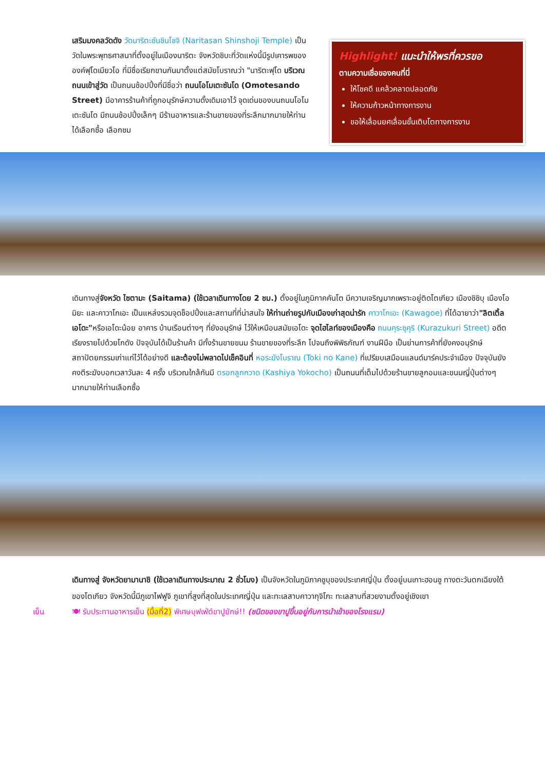เสริมมงคลวัดดัง วัดนาริตะซันชินโชจิ (Naritasan Shinshoji Temple) เป็นวัดในพระพุทธศาสนาที่ตั้งอยู่ในเมืองนาริตะ จังหวัดชิบะที่วัดแห่งนี้มีรูปเคารพขององค์ฟุโดเมียวโอ ที่มีชื่อเรียกขานกันมาตั้งแต่สมัยโบราณว่า "นาริตะฟุโด บริเวณถนนเข้าสู่วัด เป็นถนนช้อปปิ้งที่มีชื่อว่า ถนนโอโมเตะซันโด (Omotesando Street) มีอาคารร้านค้าที่ถูกอนุรักษ์ความดั้งเดิมเอาไว้ จุดเด่นของบนถนนโอโมเตะซันโด มีถนนช้อปปิ้งเล็กๆ มีร้านอาหารและร้านขายของที่ระลึกมากมายให้ท่านได้เลือกซื้อ เลือกชม
Highlight! แนะนำให้พรที่ควรขอ
ตามความเชื่อของคนที่นี่
ให้โชคดี แคล้วคลาดปลอดภัย
ให้ความก้าวหน้าทางการงาน
ขอให้เลื่อนยศเลื่อนขั้นเติบโตทางการงาน
เดินทางสู่จังหวัด ไซตามะ (Saitama) (ใช้เวลาเดินทางโดย 2 ชม.) ตั้งอยู่ในภูมิภาคคันโต มีความเจริญมากเพราะอยู่ติดโตเกียว เมืองชิชิบุ เมืองโอมิยะ และคาวาโกเอะ เป็นแหล่งรวมจุดช็อปปิ้งและสถานที่ที่น่าสนใจ ให้ท่านถ่ายรูปกับเมืองเก่าสุดน่ารัก คาวาโกเอะ (Kawagoe) ที่ได้ฉายาว่า"ลิตเติ้ล เอโดะ"หรือเอโดะน้อย อาคาร บ้านเรือนต่างๆ ที่ยังอนุรักษ์ ไว้ให้เหมือนสมัยเอโดะ จุดไฮไลท์ของเมืองคือ ถนนคุระซุคุริ (Kurazukuri Street) อดีตเรียงรายไปด้วยโกดัง ปัจจุบันได้เป็นร้านค้า มีทั้งร้านขายขนม ร้านขายของที่ระลึก ไปจนถึงพิพิธภัณฑ์ งานฝีมือ เป็นย่านการค้าที่ยังคงอนุรักษ์สถาปัตยกรรมเก่าแก่ไว้ได้อย่างดี และต้องไม่พลาดไปเช็คอินที่ หอระฆังโบราณ (Toki no Kane) ที่เปรียบเสมือนแลนด์มาร์คประจำเมือง ปัจจุบันยังคงตีระฆังบอกเวลาวันละ 4 ครั้ง บริเวณใกล้กันมี ตรอกลูกกวาด (Kashiya Yokocho) เป็นถนนที่เต็มไปด้วยร้านขายลูกอมและขนมญี่ปุ่นต่างๆ มากมายให้ท่านเลือกซื้อ
เดินทางสู่ จังหวัดยามานาชิ (ใช้เวลาเดินทางประมาณ 2 ชั่วโมง) เป็นจังหวัดในภูมิภาคชูบุของประเทศญี่ปุ่น ตั้งอยู่บนเกาะฮอนชู ทางตะวันตกเฉียงใต้ของโตเกียว จังหวัดนี้มีภูเขาไฟฟูจิ ภูเขาที่สูงที่สุดในประเทศญี่ปุ่น และทะเลสาบคาวากุจิโกะ ทะเลสาบที่สวยงามตั้งอยู่เชิงเขา
เย็น 🍽 รับประทานอาหารเย็น (มื้อที่2) พิเศษบุฟเฟ่ต์ขาปูยักษ์!! (ชนิดของขาปูขึ้นอยู่กับการนำเข้าของโรงแรม)